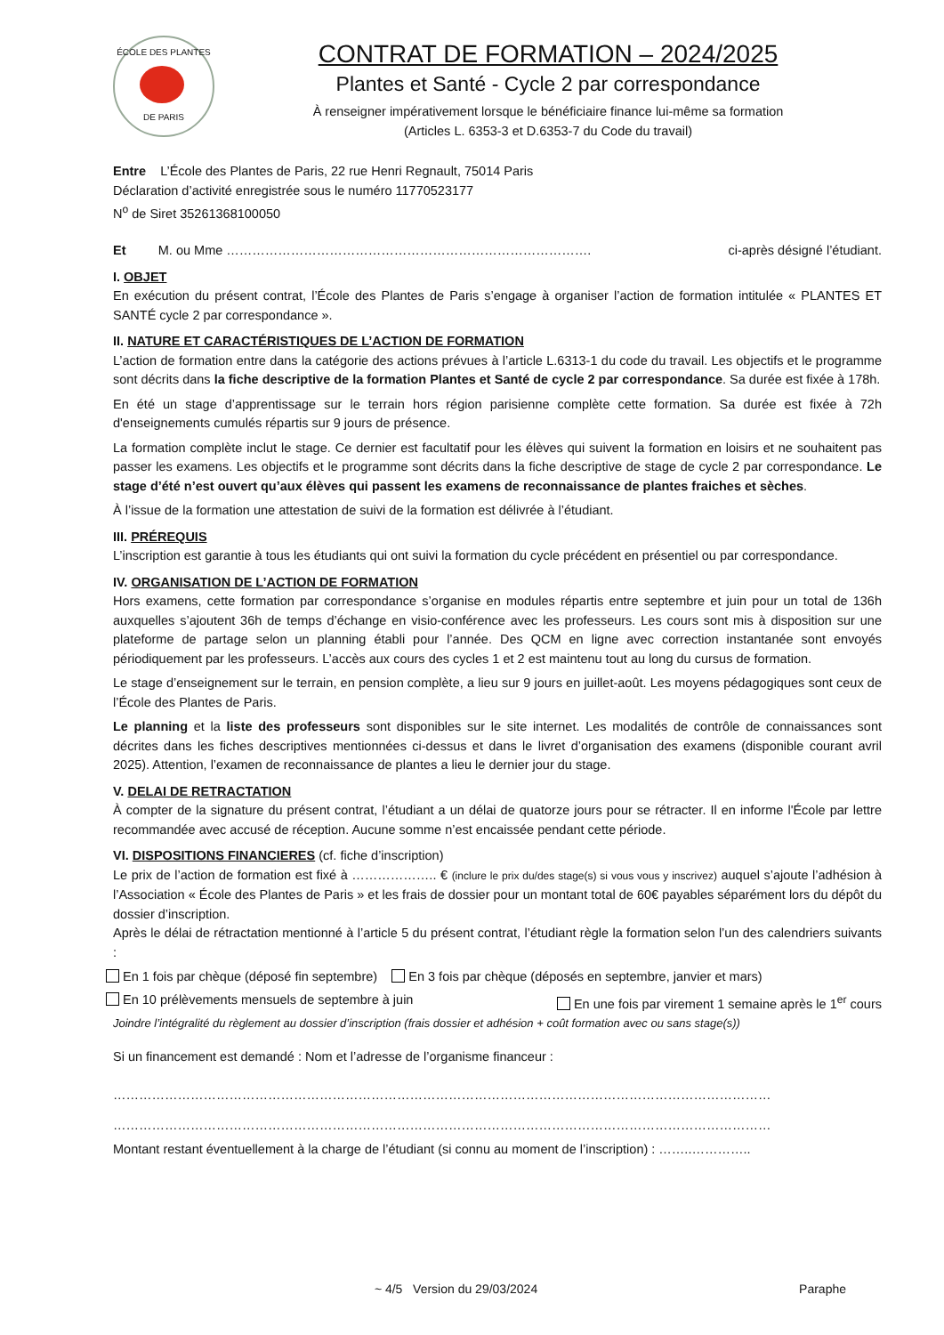ÉCOLE DES PLANTES
DE PARIS
CONTRAT DE FORMATION – 2024/2025
Plantes et Santé - Cycle 2 par correspondance
À renseigner impérativement lorsque le bénéficiaire finance lui-même sa formation
(Articles L. 6353-3 et D.6353-7 du Code du travail)
Entre L’École des Plantes de Paris, 22 rue Henri Regnault, 75014 Paris
Déclaration d’activité enregistrée sous le numéro 11770523177
N<sup>o</sup> de Siret 35261368100050
Et M. ou Mme …………………………………………………………………………. ci-après désigné l’étudiant.
I. OBJET
En exécution du présent contrat, l’École des Plantes de Paris s’engage à organiser l’action de formation intitulée « PLANTES ET SANTÉ cycle 2 par correspondance ».
II. NATURE ET CARACTÉRISTIQUES DE L’ACTION DE FORMATION
L’action de formation entre dans la catégorie des actions prévues à l’article L.6313-1 du code du travail. Les objectifs et le programme sont décrits dans la fiche descriptive de la formation Plantes et Santé de cycle 2 par correspondance. Sa durée est fixée à 178h.
En été un stage d’apprentissage sur le terrain hors région parisienne complète cette formation. Sa durée est fixée à 72h d'enseignements cumulés répartis sur 9 jours de présence.
La formation complète inclut le stage. Ce dernier est facultatif pour les élèves qui suivent la formation en loisirs et ne souhaitent pas passer les examens. Les objectifs et le programme sont décrits dans la fiche descriptive de stage de cycle 2 par correspondance. Le stage d’été n’est ouvert qu’aux élèves qui passent les examens de reconnaissance de plantes fraiches et sèches.
À l’issue de la formation une attestation de suivi de la formation est délivrée à l’étudiant.
III. PRÉREQUIS
L’inscription est garantie à tous les étudiants qui ont suivi la formation du cycle précédent en présentiel ou par correspondance.
IV. ORGANISATION DE L’ACTION DE FORMATION
Hors examens, cette formation par correspondance s’organise en modules répartis entre septembre et juin pour un total de 136h auxquelles s’ajoutent 36h de temps d’échange en visio-conférence avec les professeurs. Les cours sont mis à disposition sur une plateforme de partage selon un planning établi pour l’année. Des QCM en ligne avec correction instantanée sont envoyés périodiquement par les professeurs. L’accès aux cours des cycles 1 et 2 est maintenu tout au long du cursus de formation.
Le stage d’enseignement sur le terrain, en pension complète, a lieu sur 9 jours en juillet-août. Les moyens pédagogiques sont ceux de l’École des Plantes de Paris.
Le planning et la liste des professeurs sont disponibles sur le site internet. Les modalités de contrôle de connaissances sont décrites dans les fiches descriptives mentionnées ci-dessus et dans le livret d’organisation des examens (disponible courant avril 2025). Attention, l’examen de reconnaissance de plantes a lieu le dernier jour du stage.
V. DELAI DE RETRACTATION
À compter de la signature du présent contrat, l’étudiant a un délai de quatorze jours pour se rétracter. Il en informe l'École par lettre recommandée avec accusé de réception. Aucune somme n’est encaissée pendant cette période.
VI. DISPOSITIONS FINANCIERES (cf. fiche d’inscription)
Le prix de l’action de formation est fixé à ……………….. € (inclure le prix du/des stage(s) si vous vous y inscrivez) auquel s’ajoute l’adhésion à l’Association « École des Plantes de Paris » et les frais de dossier pour un montant total de 60€ payables séparément lors du dépôt du dossier d’inscription.
Après le délai de rétractation mentionné à l’article 5 du présent contrat, l’étudiant règle la formation selon l’un des calendriers suivants :
En 1 fois par chèque (déposé fin septembre) En 3 fois par chèque (déposés en septembre, janvier et mars)
En 10 prélèvements mensuels de septembre à juin En une fois par virement 1 semaine après le 1<sup>er</sup> cours
Joindre l’intégralité du règlement au dossier d’inscription (frais dossier et adhésion + coût formation avec ou sans stage(s))
Si un financement est demandé : Nom et l’adresse de l’organisme financeur :
………………………………………………………………………………………………………………………………………
………………………………………………………………………………………………………………………………………
Montant restant éventuellement à la charge de l’étudiant (si connu au moment de l’inscription) : ……..…………..
~ 4/5 Version du 29/03/2024 Paraphe